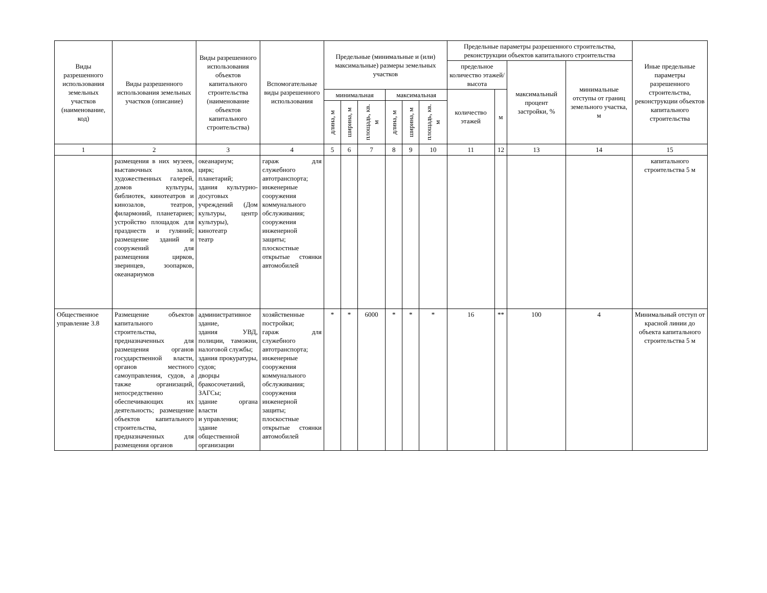| Виды разрешенного использования земельных участков (наименование, код) | Виды разрешенного использования земельных участков (описание) | Виды разрешенного использования объектов капитального строительства (наименование объектов капитального строительства) | Вспомогательные виды разрешенного использования | Предельные (минимальные и (или) максимальные) размеры земельных участков | | | | | | Предельные параметры разрешенного строительства, реконструкции объектов капитального строительства | | | | Иные предельные параметры разрешенного строительства, реконструкции объектов капитального строительства |
| --- | --- | --- | --- | --- | --- | --- | --- | --- | --- | --- | --- | --- | --- | --- |
| | | | | | | | | | | предельное количество этажей/высота | | максимальный процент застройки, % | минимальные отступы от границ земельного участка, м | |
| | | | | минимальная | | | максимальная | | | количество этажей | м | | | |
| | | | | длина, м | ширина, м | площадь, кв. м | длина, м | ширина, м | площадь, кв. м | | | | | |
| 1 | 2 | 3 | 4 | 5 | 6 | 7 | 8 | 9 | 10 | 11 | 12 | 13 | 14 | 15 |
| | размещения в них музеев, выставочных залов, художественных галерей, домов культуры, библиотек, кинотеатров и кинозалов, театров, филармоний, планетариев; устройство площадок для празднеств и гуляний; размещение зданий и сооружений для размещения цирков, зверинцев, зоопарков, океанариумов | океанариум; цирк; планетарий; здания культурно-досуговых учреждений (Дом культуры, центр культуры), кинотеатр театр | гараж для служебного автотранспорта; инженерные сооружения коммунального обслуживания; сооружения инженерной защиты; плоскостные открытые стоянки автомобилей | | | | | | | | | | | капитального строительства 5 м |
| Общественное управление 3.8 | Размещение объектов капитального строительства, предназначенных для размещения органов государственной власти, органов местного самоуправления, судов, а также организаций, непосредственно обеспечивающих их деятельность; размещение объектов капитального строительства, предназначенных для размещения органов | административное здание, здания УВД, полиции, таможни, налоговой службы; здания прокуратуры, судов; дворцы бракосочетаний, ЗАГСы; здание органа власти и управления; здание общественной организации | хозяйственные постройки; гараж для служебного автотранспорта; инженерные сооружения коммунального обслуживания; сооружения инженерной защиты; плоскостные открытые стоянки автомобилей | * | * | 6000 | * | * | * | 16 | ** | 100 | 4 | Минимальный отступ от красной линии до объекта капитального строительства 5 м |